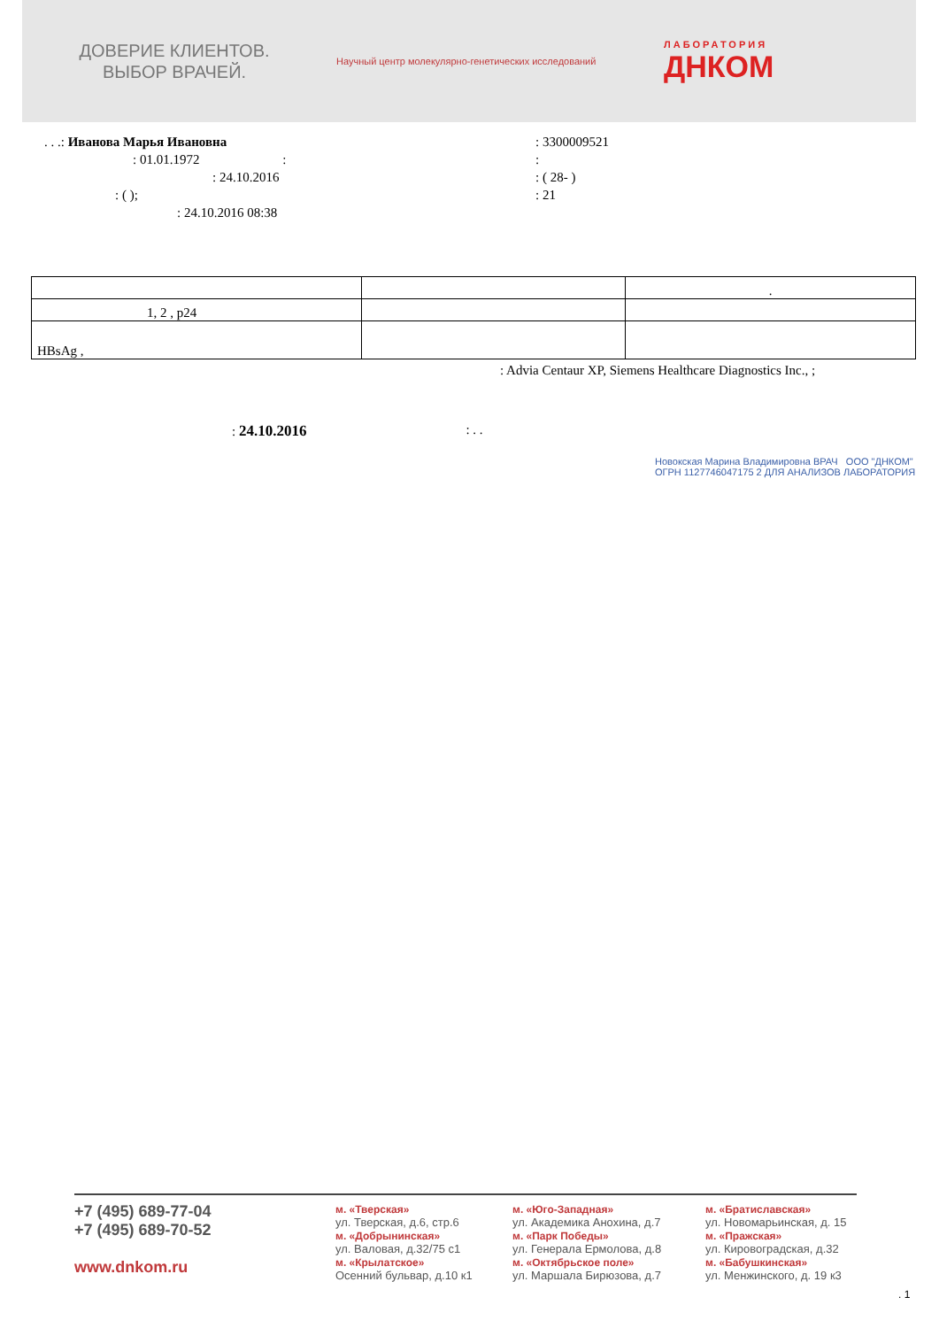ДОВЕРИЕ КЛИЕНТОВ.
ВЫБОР ВРАЧЕЙ.
Научный центр молекулярно-генетических исследований ЛАБОРАТОРИЯ
ДНКОМ
. . .: Иванова Марья Ивановна
: 01.01.1972 :
: 24.10.2016
: ( );
: 24.10.2016 08:38
: 3300009521
:
: ( 28- )
: 21
| | | . |
| 1, 2 , p24 | | |
| HBsAg , | | |
: Advia Centaur XP, Siemens Healthcare Diagnostics Inc., ;
: 24.10.2016: . .
Новокская Марина Владимировна ВРАЧ ООО "ДНКОМ" ОГРН 1127746047175 2 ДЛЯ АНАЛИЗОВ ЛАБОРАТОРИЯ
+7 (495) 689-77-04
+7 (495) 689-70-52
www.dnkom.ru
м. «Тверская»
ул. Тверская, д.6, стр.6
м. «Добрынинская»
ул. Валовая, д.32/75 с1
м. «Крылатское»
Осенний бульвар, д.10 к1
м. «Юго-Западная»
ул. Академика Анохина, д.7
м. «Парк Победы»
ул. Генерала Ермолова, д.8
м. «Октябрьское поле»
ул. Маршала Бирюзова, д.7
м. «Братиславская»
ул. Новомарьинская, д. 15
м. «Пражская»
ул. Кировоградская, д.32
м. «Бабушкинская»
ул. Менжинского, д. 19 к3
. 1